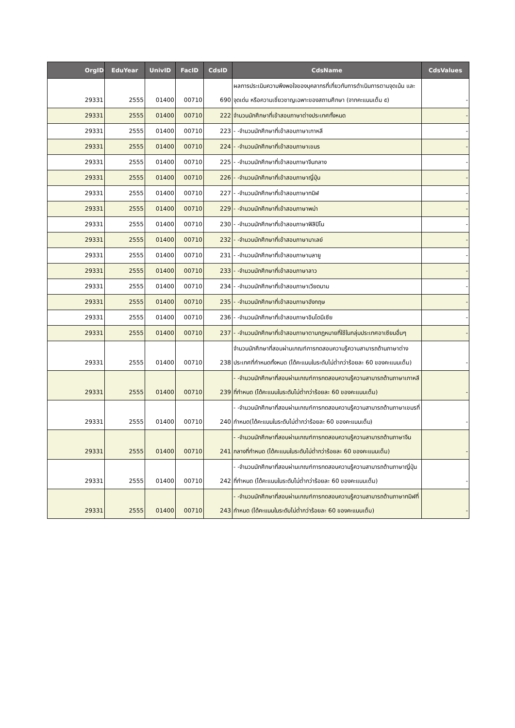| OrgID | EduYear | UnivID | FacID | CdsID | CdsName | CdsValues |
| --- | --- | --- | --- | --- | --- | --- |
| 29331 | 2555 | 01400 | 00710 | 690 | ผลการประเมินความพึงพอใจของบุคลากรที่เกี่ยวกับการดำเนินการตามจุดเน้น และจุดเด่น หรือความเชี่ยวชาญเฉพาะของสถานศึกษา (จากคะแนนเต็ม ๕) | - |
| 29331 | 2555 | 01400 | 00710 | 222 | จำนวนนักศึกษาที่เข้าสอบภาษาต่างประเทศทั้งหมด | - |
| 29331 | 2555 | 01400 | 00710 | 223 | - -จำนวนนักศึกษาที่เข้าสอบภาษาเกาหลี | - |
| 29331 | 2555 | 01400 | 00710 | 224 | - -จำนวนนักศึกษาที่เข้าสอบภาษาเขมร | - |
| 29331 | 2555 | 01400 | 00710 | 225 | - -จำนวนนักศึกษาที่เข้าสอบภาษาจีนกลาง | - |
| 29331 | 2555 | 01400 | 00710 | 226 | - -จำนวนนักศึกษาที่เข้าสอบภาษาญี่ปุ่น | - |
| 29331 | 2555 | 01400 | 00710 | 227 | - -จำนวนนักศึกษาที่เข้าสอบภาษาทมิฬ | - |
| 29331 | 2555 | 01400 | 00710 | 229 | - -จำนวนนักศึกษาที่เข้าสอบภาษาพม่า | - |
| 29331 | 2555 | 01400 | 00710 | 230 | - -จำนวนนักศึกษาที่เข้าสอบภาษาฟิลิปิโน | - |
| 29331 | 2555 | 01400 | 00710 | 232 | - -จำนวนนักศึกษาที่เข้าสอบภาษามาเลย์ | - |
| 29331 | 2555 | 01400 | 00710 | 231 | - -จำนวนนักศึกษาที่เข้าสอบภาษามลายู | - |
| 29331 | 2555 | 01400 | 00710 | 233 | - -จำนวนนักศึกษาที่เข้าสอบภาษาลาว | - |
| 29331 | 2555 | 01400 | 00710 | 234 | - -จำนวนนักศึกษาที่เข้าสอบภาษาเวียดนาม | - |
| 29331 | 2555 | 01400 | 00710 | 235 | - -จำนวนนักศึกษาที่เข้าสอบภาษาอังกฤษ | - |
| 29331 | 2555 | 01400 | 00710 | 236 | - -จำนวนนักศึกษาที่เข้าสอบภาษาอินโดนีเซีย | - |
| 29331 | 2555 | 01400 | 00710 | 237 | - -จำนวนนักศึกษาที่เข้าสอบภาษาตามกฎหมายที่ใช้ในกลุ่มประเทศอาเซียนอื่นๆ | - |
| 29331 | 2555 | 01400 | 00710 | 238 | จำนวนนักศึกษาที่สอบผ่านเกณฑ์การทดสอบความรู้ความสามารถด้านภาษาต่างประเทศที่กำหนดทั้งหมด (ได้คะแนนในระดับไม่ต่ำกว่าร้อยละ 60 ของคะแนนเต็ม) | - |
| 29331 | 2555 | 01400 | 00710 | 239 | - -จำนวนนักศึกษาที่สอบผ่านเกณฑ์การทดสอบความรู้ความสามารถด้านภาษาเกาหลีที่กำหนด (ได้คะแนนในระดับไม่ต่ำกว่าร้อยละ 60 ของคะแนนเต็ม) | - |
| 29331 | 2555 | 01400 | 00710 | 240 | - -จำนวนนักศึกษาที่สอบผ่านเกณฑ์การทดสอบความรู้ความสามารถด้านภาษาเขมรที่กำหนด(ได้คะแนนในระดับไม่ต่ำกว่าร้อยละ 60 ของคะแนนเต็ม) | - |
| 29331 | 2555 | 01400 | 00710 | 241 | - -จำนวนนักศึกษาที่สอบผ่านเกณฑ์การทดสอบความรู้ความสามารถด้านภาษาจีนกลางที่กำหนด (ได้คะแนนในระดับไม่ต่ำกว่าร้อยละ 60 ของคะแนนเต็ม) | - |
| 29331 | 2555 | 01400 | 00710 | 242 | - -จำนวนนักศึกษาที่สอบผ่านเกณฑ์การทดสอบความรู้ความสามารถด้านภาษาญี่ปุ่นที่กำหนด (ได้คะแนนในระดับไม่ต่ำกว่าร้อยละ 60 ของคะแนนเต็ม) | - |
| 29331 | 2555 | 01400 | 00710 | 243 | - -จำนวนนักศึกษาที่สอบผ่านเกณฑ์การทดสอบความรู้ความสามารถด้านภาษาทมิฬที่กำหนด (ได้คะแนนในระดับไม่ต่ำกว่าร้อยละ 60 ของคะแนนเต็ม) | - |